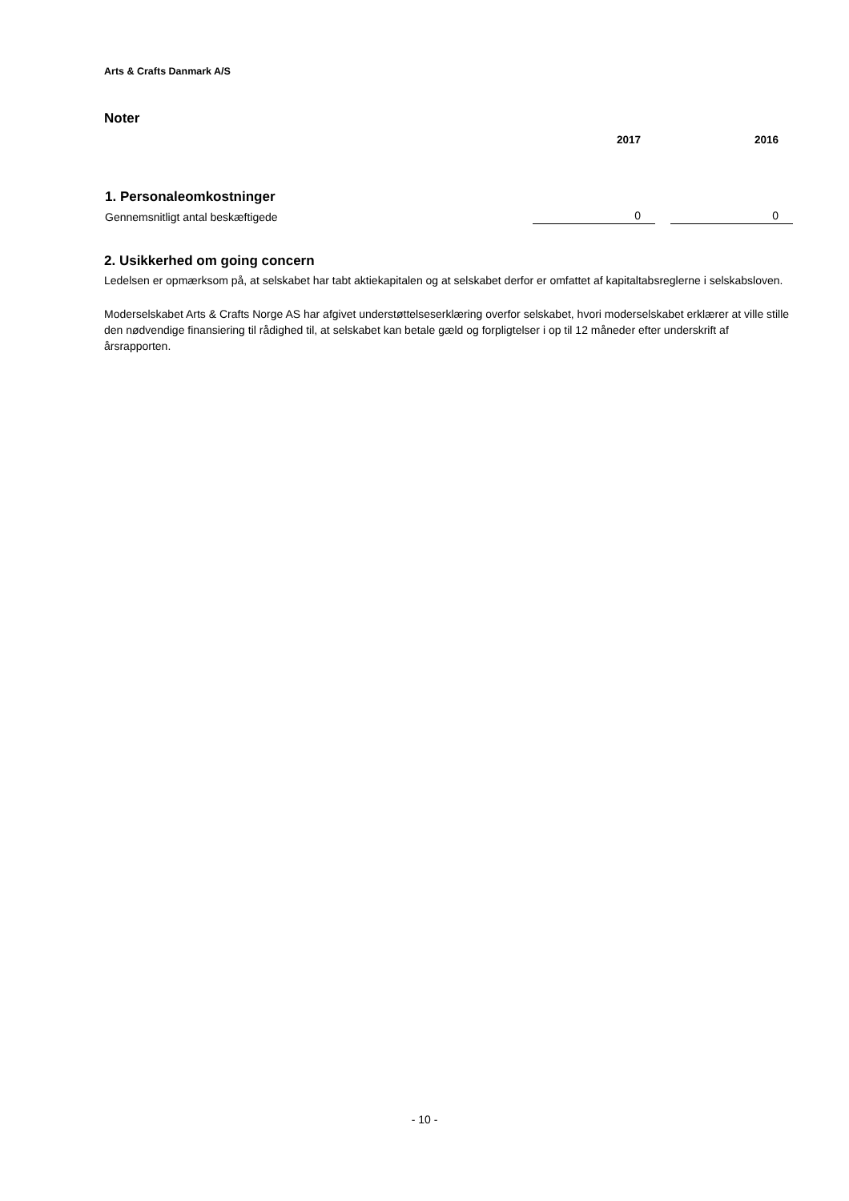Arts & Crafts Danmark A/S
Noter
| | 2017 | | 2016 |
| --- | --- | --- | --- |
| 1. Personaleomkostninger | | | |
| Gennemsnitligt antal beskæftigede | 0 | | 0 |
2. Usikkerhed om going concern
Ledelsen er opmærksom på, at selskabet har tabt aktiekapitalen og at selskabet derfor er omfattet af kapitaltabsreglerne i selskabsloven.
Moderselskabet Arts & Crafts Norge AS har afgivet understøttelseserklæring overfor selskabet, hvori moderselskabet erklærer at ville stille den nødvendige finansiering til rådighed til, at selskabet kan betale gæld og forpligtelser i op til 12 måneder efter underskrift af årsrapporten.
- 10 -